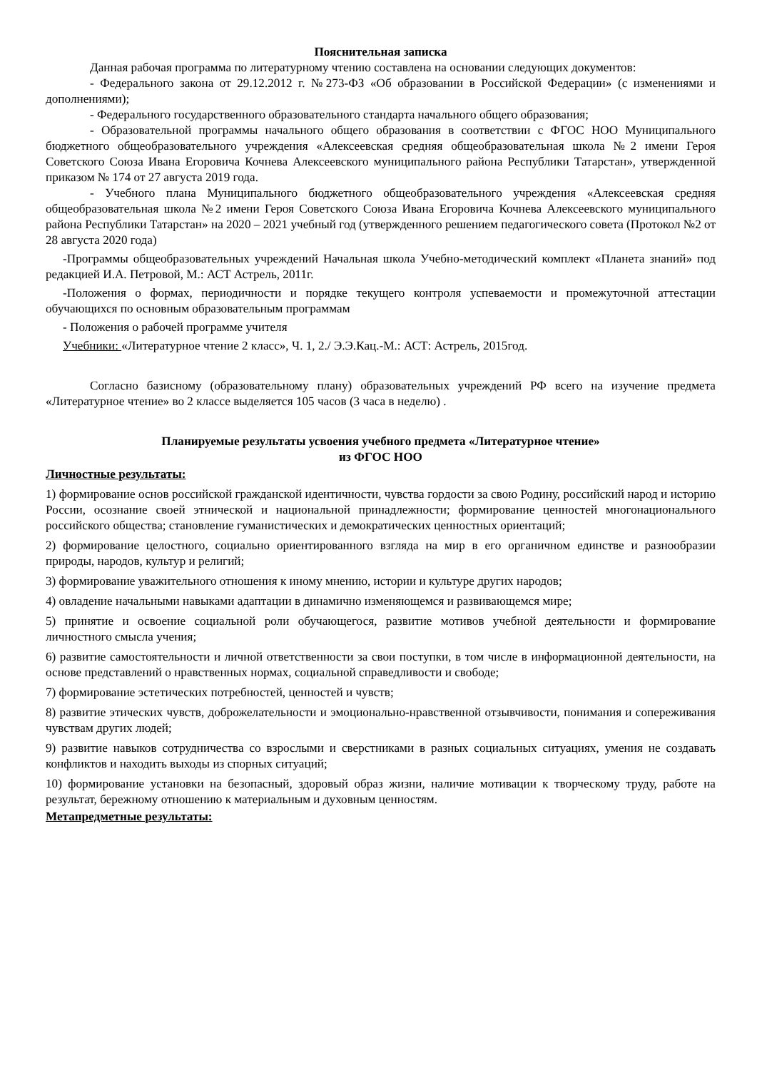Пояснительная записка
Данная рабочая программа по литературному чтению составлена на основании следующих документов:
- Федерального закона от 29.12.2012 г. №273-ФЗ «Об образовании в Российской Федерации» (с изменениями и дополнениями);
- Федерального государственного образовательного стандарта начального общего образования;
- Образовательной программы начального общего образования в соответствии с ФГОС НОО Муниципального бюджетного общеобразовательного учреждения «Алексеевская средняя общеобразовательная школа №2 имени Героя Советского Союза Ивана Егоровича Кочнева Алексеевского муниципального района Республики Татарстан», утвержденной приказом № 174 от 27 августа 2019 года.
- Учебного плана Муниципального бюджетного общеобразовательного учреждения «Алексеевская средняя общеобразовательная школа №2 имени Героя Советского Союза Ивана Егоровича Кочнева Алексеевского муниципального района Республики Татарстан» на 2020 – 2021 учебный год (утвержденного решением педагогического совета (Протокол №2 от 28 августа 2020 года)
-Программы общеобразовательных учреждений Начальная школа Учебно-методический комплект «Планета знаний» под редакцией И.А. Петровой, М.: АСТ Астрель, 2011г.
-Положения о формах, периодичности и порядке текущего контроля успеваемости и промежуточной аттестации обучающихся по основным образовательным программам
- Положения о рабочей программе учителя
Учебники: «Литературное чтение 2 класс», Ч. 1, 2./ Э.Э.Кац.-М.: АСТ: Астрель, 2015год.
Согласно базисному (образовательному плану) образовательных учреждений РФ всего на изучение предмета «Литературное чтение» во 2 классе выделяется 105 часов (3 часа в неделю) .
Планируемые результаты усвоения учебного предмета «Литературное чтение»
из ФГОС НОО
Личностные результаты:
1) формирование основ российской гражданской идентичности, чувства гордости за свою Родину, российский народ и историю России, осознание своей этнической и национальной принадлежности; формирование ценностей многонационального российского общества; становление гуманистических и демократических ценностных ориентаций;
2) формирование целостного, социально ориентированного взгляда на мир в его органичном единстве и разнообразии природы, народов, культур и религий;
3) формирование уважительного отношения к иному мнению, истории и культуре других народов;
4) овладение начальными навыками адаптации в динамично изменяющемся и развивающемся мире;
5) принятие и освоение социальной роли обучающегося, развитие мотивов учебной деятельности и формирование личностного смысла учения;
6) развитие самостоятельности и личной ответственности за свои поступки, в том числе в информационной деятельности, на основе представлений о нравственных нормах, социальной справедливости и свободе;
7) формирование эстетических потребностей, ценностей и чувств;
8) развитие этических чувств, доброжелательности и эмоционально-нравственной отзывчивости, понимания и сопереживания чувствам других людей;
9) развитие навыков сотрудничества со взрослыми и сверстниками в разных социальных ситуациях, умения не создавать конфликтов и находить выходы из спорных ситуаций;
10) формирование установки на безопасный, здоровый образ жизни, наличие мотивации к творческому труду, работе на результат, бережному отношению к материальным и духовным ценностям.
Метапредметные результаты: